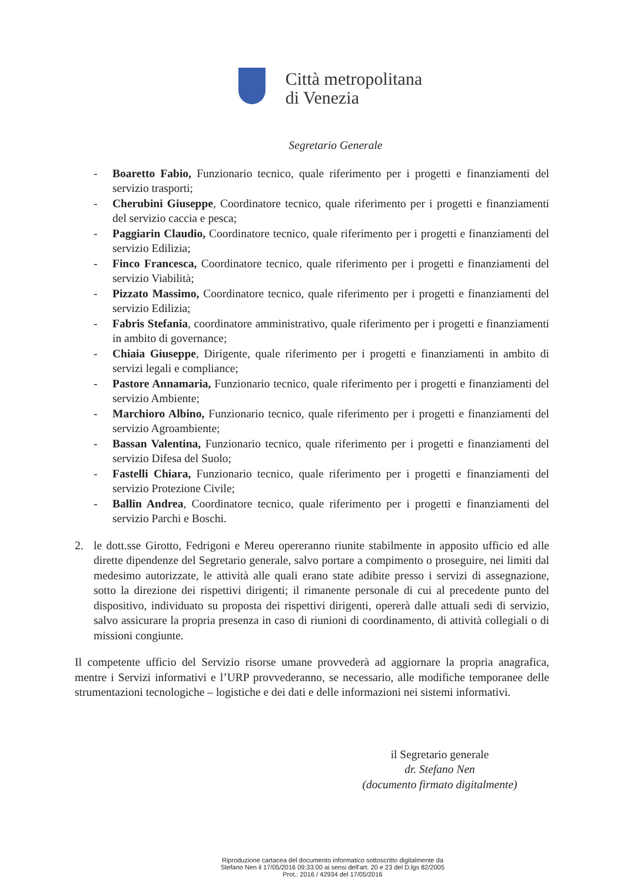Città metropolitana
di Venezia
Segretario Generale
- Boaretto Fabio, Funzionario tecnico, quale riferimento per i progetti e finanziamenti del servizio trasporti;
- Cherubini Giuseppe, Coordinatore tecnico, quale riferimento per i progetti e finanziamenti del servizio caccia e pesca;
- Paggiarin Claudio, Coordinatore tecnico, quale riferimento per i progetti e finanziamenti del servizio Edilizia;
- Finco Francesca, Coordinatore tecnico, quale riferimento per i progetti e finanziamenti del servizio Viabilità;
- Pizzato Massimo, Coordinatore tecnico, quale riferimento per i progetti e finanziamenti del servizio Edilizia;
- Fabris Stefania, coordinatore amministrativo, quale riferimento per i progetti e finanziamenti in ambito di governance;
- Chiaia Giuseppe, Dirigente, quale riferimento per i progetti e finanziamenti in ambito di servizi legali e compliance;
- Pastore Annamaria, Funzionario tecnico, quale riferimento per i progetti e finanziamenti del servizio Ambiente;
- Marchioro Albino, Funzionario tecnico, quale riferimento per i progetti e finanziamenti del servizio Agroambiente;
- Bassan Valentina, Funzionario tecnico, quale riferimento per i progetti e finanziamenti del servizio Difesa del Suolo;
- Fastelli Chiara, Funzionario tecnico, quale riferimento per i progetti e finanziamenti del servizio Protezione Civile;
- Ballin Andrea, Coordinatore tecnico, quale riferimento per i progetti e finanziamenti del servizio Parchi e Boschi.
2. le dott.sse Girotto, Fedrigoni e Mereu opereranno riunite stabilmente in apposito ufficio ed alle dirette dipendenze del Segretario generale, salvo portare a compimento o proseguire, nei limiti dal medesimo autorizzate, le attività alle quali erano state adibite presso i servizi di assegnazione, sotto la direzione dei rispettivi dirigenti; il rimanente personale di cui al precedente punto del dispositivo, individuato su proposta dei rispettivi dirigenti, opererà dalle attuali sedi di servizio, salvo assicurare la propria presenza in caso di riunioni di coordinamento, di attività collegiali o di missioni congiunte.
Il competente ufficio del Servizio risorse umane provvederà ad aggiornare la propria anagrafica, mentre i Servizi informativi e l’URP provvederanno, se necessario, alle modifiche temporanee delle strumentazioni tecnologiche – logistiche e dei dati e delle informazioni nei sistemi informativi.
il Segretario generale
dr. Stefano Nen
(documento firmato digitalmente)
Riproduzione cartacea del documento informatico sottoscritto digitalmente da
Stefano Nen il 17/05/2016 09:33:00 ai sensi dell'art. 20 e 23 del D.lgs 82/2005
Prot.: 2016 / 42934 del 17/05/2016